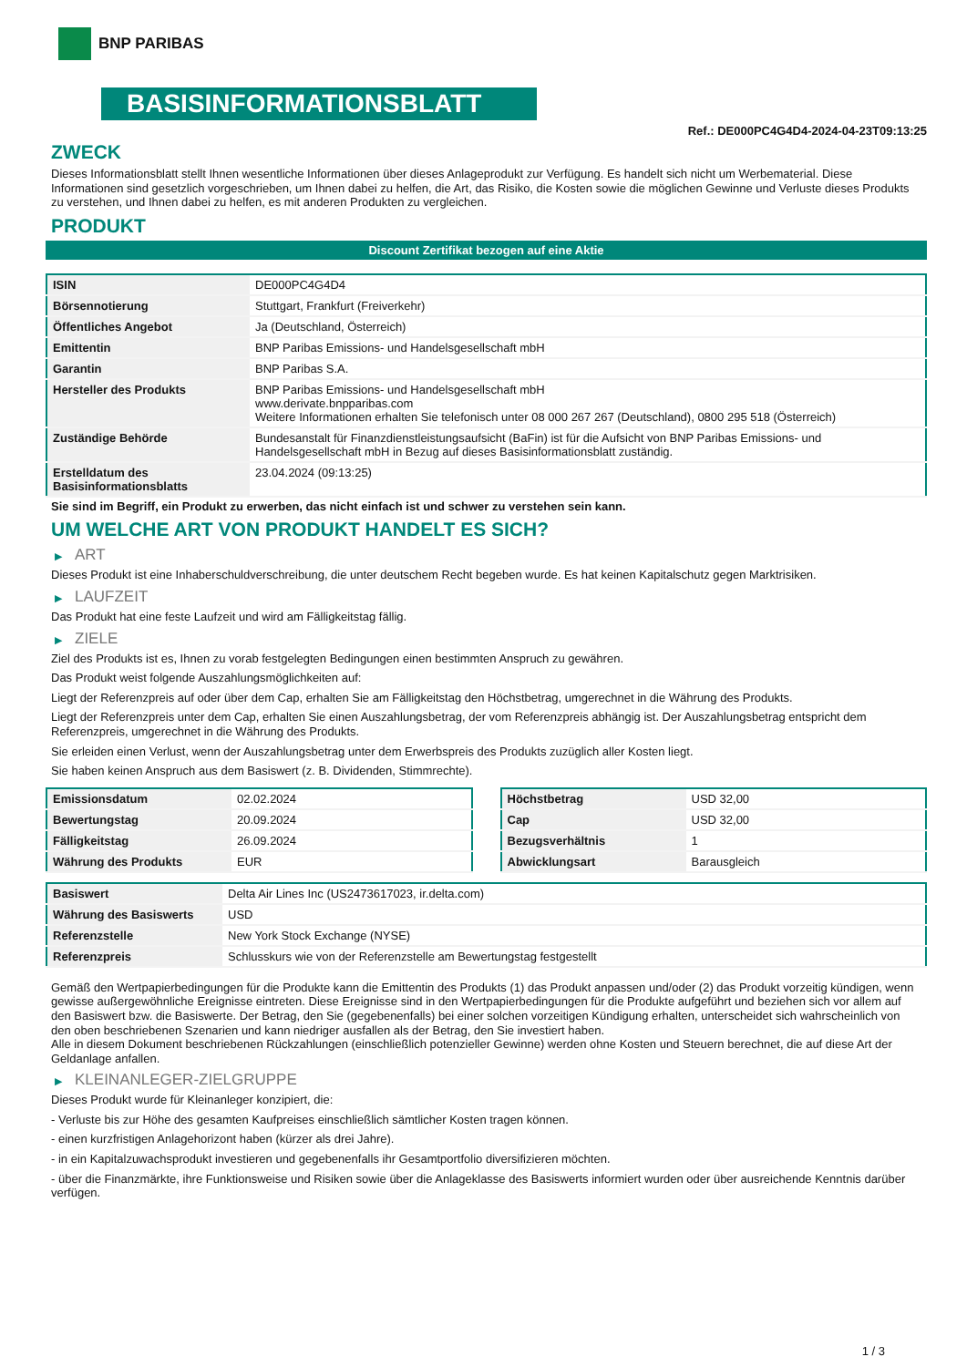BNP PARIBAS
BASISINFORMATIONSBLATT
Ref.: DE000PC4G4D4-2024-04-23T09:13:25
ZWECK
Dieses Informationsblatt stellt Ihnen wesentliche Informationen über dieses Anlageprodukt zur Verfügung. Es handelt sich nicht um Werbematerial. Diese Informationen sind gesetzlich vorgeschrieben, um Ihnen dabei zu helfen, die Art, das Risiko, die Kosten sowie die möglichen Gewinne und Verluste dieses Produkts zu verstehen, und Ihnen dabei zu helfen, es mit anderen Produkten zu vergleichen.
PRODUKT
Discount Zertifikat bezogen auf eine Aktie
| ISIN | DE000PC4G4D4 |
| Börsennotierung | Stuttgart, Frankfurt (Freiverkehr) |
| Öffentliches Angebot | Ja (Deutschland, Österreich) |
| Emittentin | BNP Paribas Emissions- und Handelsgesellschaft mbH |
| Garantin | BNP Paribas S.A. |
| Hersteller des Produkts | BNP Paribas Emissions- und Handelsgesellschaft mbH www.derivate.bnpparibas.com Weitere Informationen erhalten Sie telefonisch unter 08 000 267 267 (Deutschland), 0800 295 518 (Österreich) |
| Zuständige Behörde | Bundesanstalt für Finanzdienstleistungsaufsicht (BaFin) ist für die Aufsicht von BNP Paribas Emissions- und Handelsgesellschaft mbH in Bezug auf dieses Basisinformationsblatt zuständig. |
| Erstelldatum des Basisinformationsblatts | 23.04.2024 (09:13:25) |
Sie sind im Begriff, ein Produkt zu erwerben, das nicht einfach ist und schwer zu verstehen sein kann.
UM WELCHE ART VON PRODUKT HANDELT ES SICH?
▶ ART
Dieses Produkt ist eine Inhaberschuldverschreibung, die unter deutschem Recht begeben wurde. Es hat keinen Kapitalschutz gegen Marktrisiken.
▶ LAUFZEIT
Das Produkt hat eine feste Laufzeit und wird am Fälligkeitstag fällig.
▶ ZIELE
Ziel des Produkts ist es, Ihnen zu vorab festgelegten Bedingungen einen bestimmten Anspruch zu gewähren.
Das Produkt weist folgende Auszahlungsmöglichkeiten auf:
Liegt der Referenzpreis auf oder über dem Cap, erhalten Sie am Fälligkeitstag den Höchstbetrag, umgerechnet in die Währung des Produkts.
Liegt der Referenzpreis unter dem Cap, erhalten Sie einen Auszahlungsbetrag, der vom Referenzpreis abhängig ist. Der Auszahlungsbetrag entspricht dem Referenzpreis, umgerechnet in die Währung des Produkts.
Sie erleiden einen Verlust, wenn der Auszahlungsbetrag unter dem Erwerbspreis des Produkts zuzüglich aller Kosten liegt.
Sie haben keinen Anspruch aus dem Basiswert (z. B. Dividenden, Stimmrechte).
| Emissionsdatum | 02.02.2024 |
| Bewertungstag | 20.09.2024 |
| Fälligkeitstag | 26.09.2024 |
| Währung des Produkts | EUR |
| Höchstbetrag | USD 32,00 |
| Cap | USD 32,00 |
| Bezugsverhältnis | 1 |
| Abwicklungsart | Barausgleich |
| Basiswert | Delta Air Lines Inc (US2473617023, ir.delta.com) |
| Währung des Basiswerts | USD |
| Referenzstelle | New York Stock Exchange (NYSE) |
| Referenzpreis | Schlusskurs wie von der Referenzstelle am Bewertungstag festgestellt |
Gemäß den Wertpapierbedingungen für die Produkte kann die Emittentin des Produkts (1) das Produkt anpassen und/oder (2) das Produkt vorzeitig kündigen, wenn gewisse außergewöhnliche Ereignisse eintreten. Diese Ereignisse sind in den Wertpapierbedingungen für die Produkte aufgeführt und beziehen sich vor allem auf den Basiswert bzw. die Basiswerte. Der Betrag, den Sie (gegebenenfalls) bei einer solchen vorzeitigen Kündigung erhalten, unterscheidet sich wahrscheinlich von den oben beschriebenen Szenarien und kann niedriger ausfallen als der Betrag, den Sie investiert haben.
Alle in diesem Dokument beschriebenen Rückzahlungen (einschließlich potenzieller Gewinne) werden ohne Kosten und Steuern berechnet, die auf diese Art der Geldanlage anfallen.
▶ KLEINANLEGER-ZIELGRUPPE
Dieses Produkt wurde für Kleinanleger konzipiert, die:
- Verluste bis zur Höhe des gesamten Kaufpreises einschließlich sämtlicher Kosten tragen können.
- einen kurzfristigen Anlagehorizont haben (kürzer als drei Jahre).
- in ein Kapitalzuwachsprodukt investieren und gegebenenfalls ihr Gesamtportfolio diversifizieren möchten.
- über die Finanzmärkte, ihre Funktionsweise und Risiken sowie über die Anlageklasse des Basiswerts informiert wurden oder über ausreichende Kenntnis darüber verfügen.
1 / 3